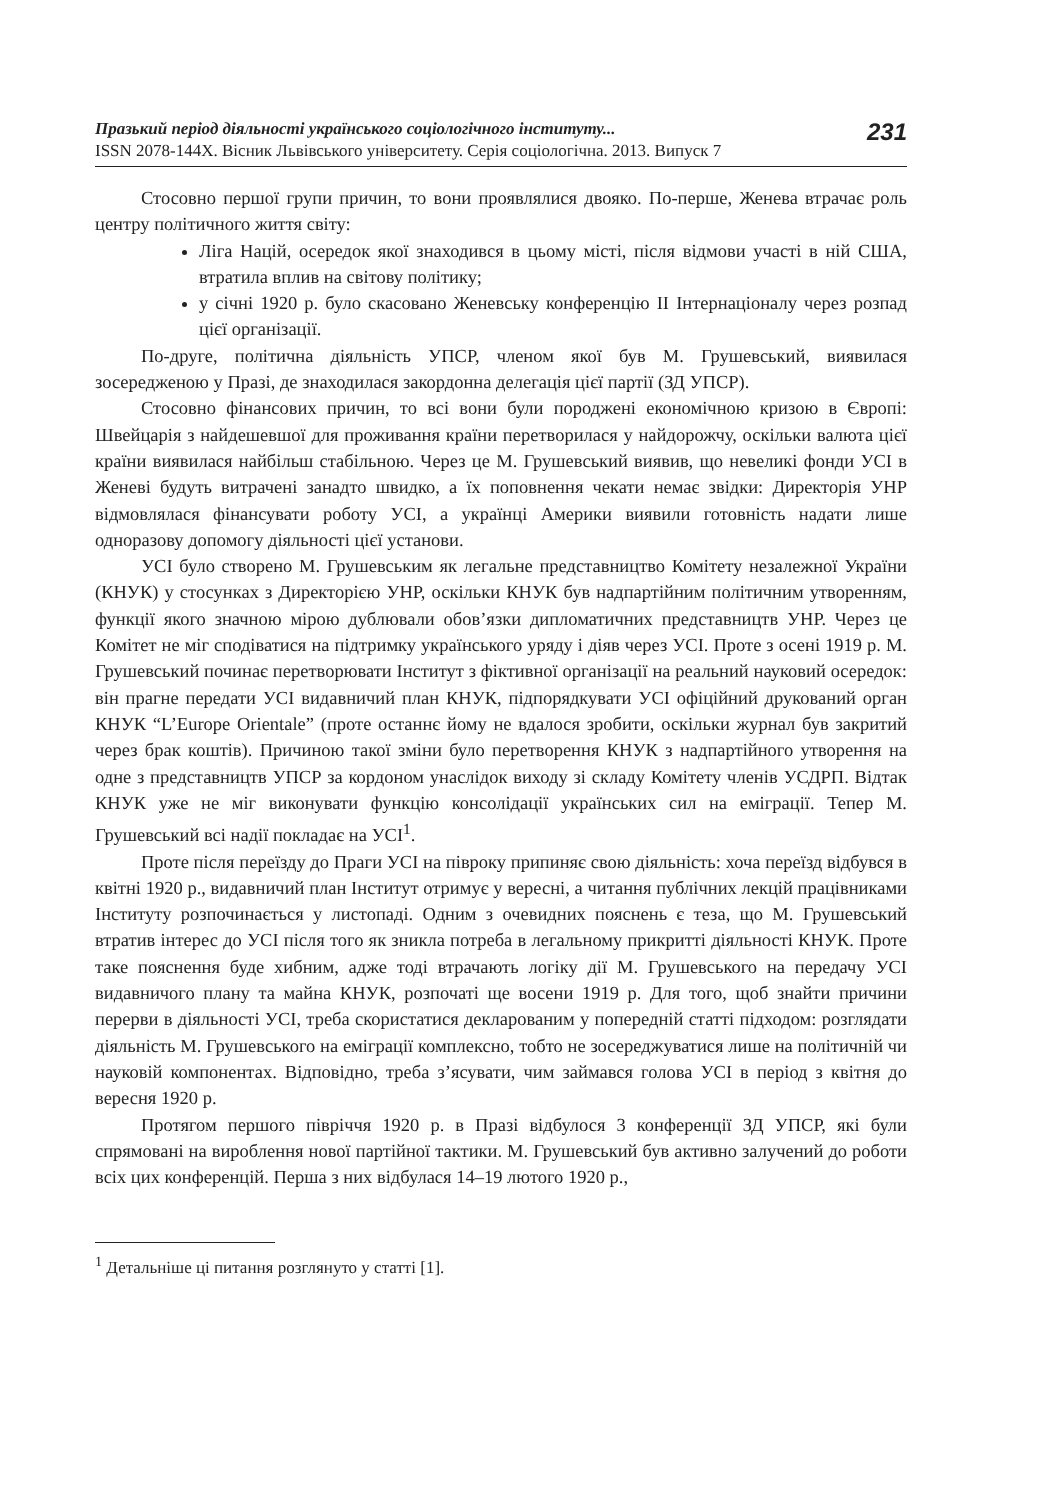Празький період діяльності українського соціологічного інституту...
ISSN 2078-144X. Вісник Львівського університету. Серія соціологічна. 2013. Випуск 7
231
Стосовно першої групи причин, то вони проявлялися двояко. По-перше, Женева втрачає роль центру політичного життя світу:
Ліга Націй, осередок якої знаходився в цьому місті, після відмови участі в ній США, втратила вплив на світову політику;
у січні 1920 р. було скасовано Женевську конференцію II Інтернаціоналу через розпад цієї організації.
По-друге, політична діяльність УПСР, членом якої був М. Грушевський, виявилася зосередженою у Празі, де знаходилася закордонна делегація цієї партії (ЗД УПСР).
Стосовно фінансових причин, то всі вони були породжені економічною кризою в Європі: Швейцарія з найдешевшої для проживання країни перетворилася у найдорожчу, оскільки валюта цієї країни виявилася найбільш стабільною. Через це М. Грушевський виявив, що невеликі фонди УСІ в Женеві будуть витрачені занадто швидко, а їх поповнення чекати немає звідки: Директорія УНР відмовлялася фінансувати роботу УСІ, а українці Америки виявили готовність надати лише одноразову допомогу діяльності цієї установи.
УСІ було створено М. Грушевським як легальне представництво Комітету незалежної України (КНУК) у стосунках з Директорією УНР, оскільки КНУК був надпартійним політичним утворенням, функції якого значною мірою дублювали обов’язки дипломатичних представництв УНР. Через це Комітет не міг сподіватися на підтримку українського уряду і діяв через УСІ. Проте з осені 1919 р. М. Грушевський починає перетворювати Інститут з фіктивної організації на реальний науковий осередок: він прагне передати УСІ видавничий план КНУК, підпорядкувати УСІ офіційний друкований орган КНУК “L’Europe Orientale” (проте останнє йому не вдалося зробити, оскільки журнал був закритий через брак коштів). Причиною такої зміни було перетворення КНУК з надпартійного утворення на одне з представництв УПСР за кордоном унаслідок виходу зі складу Комітету членів УСДРП. Відтак КНУК уже не міг виконувати функцію консолідації українських сил на еміграції. Тепер М. Грушевський всі надії покладає на УСІ<sup>1</sup>.
Проте після переїзду до Праги УСІ на півроку припиняє свою діяльність: хоча переїзд відбувся в квітні 1920 р., видавничий план Інститут отримує у вересні, а читання публічних лекцій працівниками Інституту розпочинається у листопаді. Одним з очевидних пояснень є теза, що М. Грушевський втратив інтерес до УСІ після того як зникла потреба в легальному прикритті діяльності КНУК. Проте таке пояснення буде хибним, адже тоді втрачають логіку дії М. Грушевського на передачу УСІ видавничого плану та майна КНУК, розпочаті ще восени 1919 р. Для того, щоб знайти причини перерви в діяльності УСІ, треба скористатися декларованим у попередній статті підходом: розглядати діяльність М. Грушевського на еміграції комплексно, тобто не зосереджуватися лише на політичній чи науковій компонентах. Відповідно, треба з’ясувати, чим займався голова УСІ в період з квітня до вересня 1920 р.
Протягом першого півріччя 1920 р. в Празі відбулося 3 конференції ЗД УПСР, які були спрямовані на вироблення нової партійної тактики. М. Грушевський був активно залучений до роботи всіх цих конференцій. Перша з них відбулася 14–19 лютого 1920 р.,
<sup>1</sup> Детальніше ці питання розглянуто у статті [1].